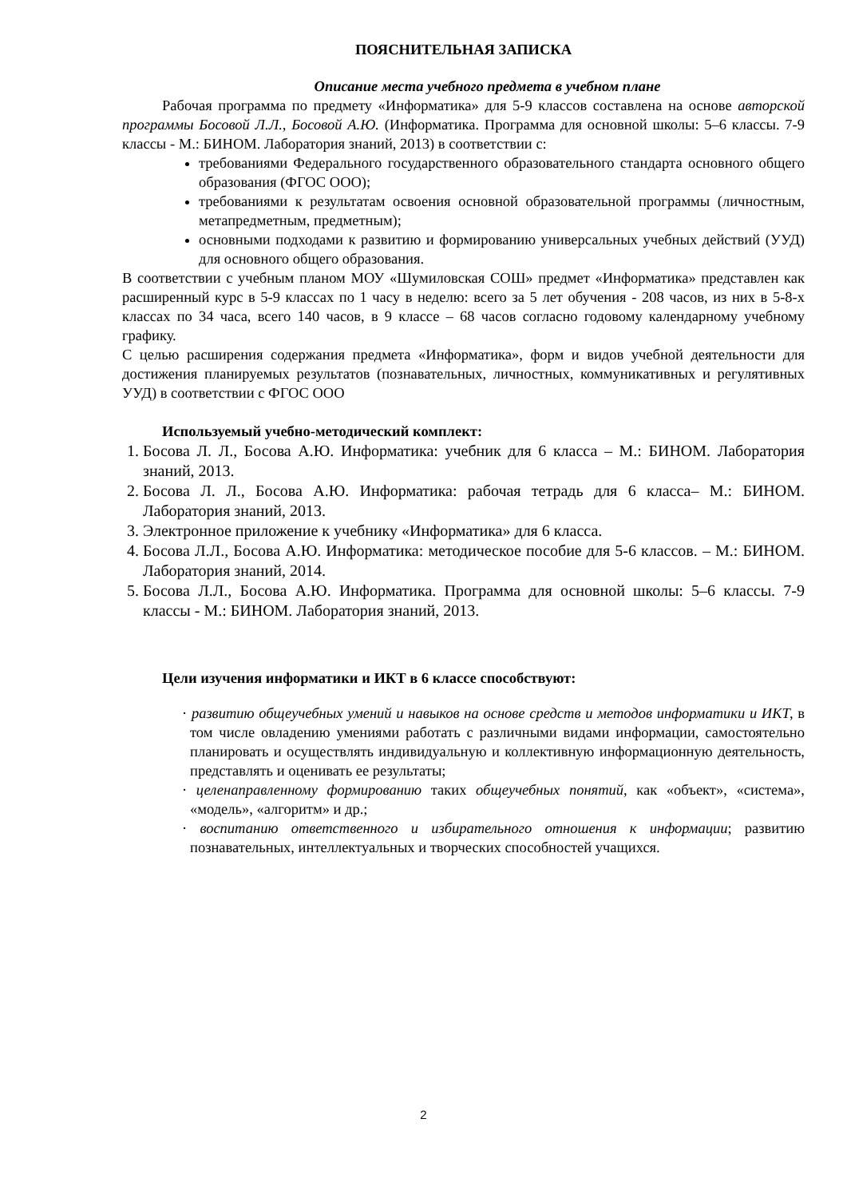ПОЯСНИТЕЛЬНАЯ ЗАПИСКА
Описание места учебного предмета в учебном плане
Рабочая программа по предмету «Информатика» для 5-9 классов составлена на основе авторской программы Босовой Л.Л., Босовой А.Ю. (Информатика. Программа для основной школы: 5–6 классы. 7-9 классы - М.: БИНОМ. Лаборатория знаний, 2013) в соответствии с:
требованиями Федерального государственного образовательного стандарта основного общего образования (ФГОС ООО);
требованиями к результатам освоения основной образовательной программы (личностным, метапредметным, предметным);
основными подходами к развитию и формированию универсальных учебных действий (УУД) для основного общего образования.
В соответствии с учебным планом МОУ «Шумиловская СОШ» предмет «Информатика» представлен как расширенный курс в 5-9 классах по 1 часу в неделю: всего за 5 лет обучения - 208 часов, из них в 5-8-х классах по 34 часа, всего 140 часов, в 9 классе – 68 часов согласно годовому календарному учебному графику.
С целью расширения содержания предмета «Информатика», форм и видов учебной деятельности для достижения планируемых результатов (познавательных, личностных, коммуникативных и регулятивных УУД) в соответствии с ФГОС ООО
Используемый учебно-методический комплект:
1. Босова Л. Л., Босова А.Ю. Информатика: учебник для 6 класса – М.: БИНОМ. Лаборатория знаний, 2013.
2. Босова Л. Л., Босова А.Ю. Информатика: рабочая тетрадь для 6 класса– М.: БИНОМ. Лаборатория знаний, 2013.
3. Электронное приложение к учебнику «Информатика» для 6 класса.
4. Босова Л.Л., Босова А.Ю. Информатика: методическое пособие для 5-6 классов. – М.: БИНОМ. Лаборатория знаний, 2014.
5. Босова Л.Л., Босова А.Ю. Информатика. Программа для основной школы: 5–6 классы. 7-9 классы - М.: БИНОМ. Лаборатория знаний, 2013.
Цели изучения информатики и ИКТ в 6 классе способствуют:
· развитию общеучебных умений и навыков на основе средств и методов информатики и ИКТ, в том числе овладению умениями работать с различными видами информации, самостоятельно планировать и осуществлять индивидуальную и коллективную информационную деятельность, представлять и оценивать ее результаты;
· целенаправленному формированию таких общеучебных понятий, как «объект», «система», «модель», «алгоритм» и др.;
· воспитанию ответственного и избирательного отношения к информации; развитию познавательных, интеллектуальных и творческих способностей учащихся.
2